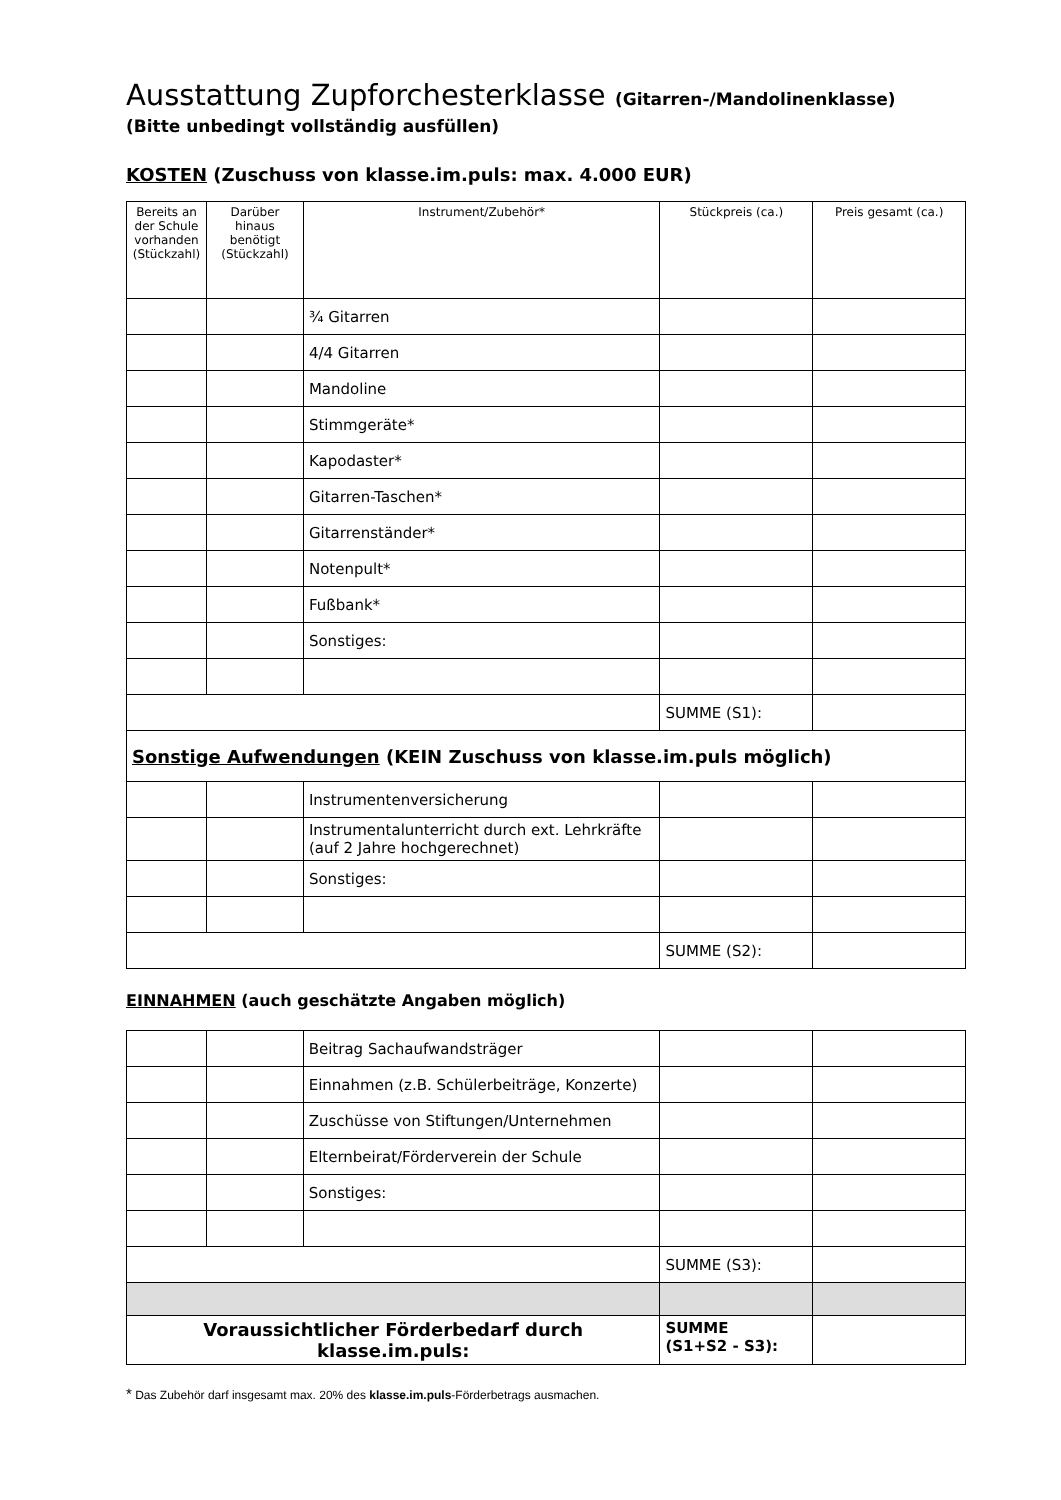Ausstattung Zupforchesterklasse (Gitarren-/Mandolinenklasse)
(Bitte unbedingt vollständig ausfüllen)
KOSTEN (Zuschuss von klasse.im.puls: max. 4.000 EUR)
| Bereits an der Schule vorhanden (Stückzahl) | Darüber hinaus benötigt (Stückzahl) | Instrument/Zubehör* | Stückpreis (ca.) | Preis gesamt (ca.) |
| --- | --- | --- | --- | --- |
| | | ¾ Gitarren | | |
| | | 4/4 Gitarren | | |
| | | Mandoline | | |
| | | Stimmgeräte* | | |
| | | Kapodaster* | | |
| | | Gitarren-Taschen* | | |
| | | Gitarrenständer* | | |
| | | Notenpult* | | |
| | | Fußbank* | | |
| | | Sonstiges: | | |
| | | | SUMME (S1): | |
| Sonstige Aufwendungen (KEIN Zuschuss von klasse.im.puls möglich) | | | | |
| | | Instrumentenversicherung | | |
| | | Instrumentalunterricht durch ext. Lehrkräfte (auf 2 Jahre hochgerechnet) | | |
| | | Sonstiges: | | |
| | | | SUMME (S2): | |
EINNAHMEN (auch geschätzte Angaben möglich)
| | | Beitrag Sachaufwandsträger | | |
| | | Einnahmen (z.B. Schülerbeiträge, Konzerte) | | |
| | | Zuschüsse von Stiftungen/Unternehmen | | |
| | | Elternbeirat/Förderverein der Schule | | |
| | | Sonstiges: | | |
| | | | SUMME (S3): | |
| Voraussichtlicher Förderbedarf durch klasse.im.puls: | | | SUMME (S1+S2 - S3): | |
* Das Zubehör darf insgesamt max. 20% des klasse.im.puls-Förderbetrags ausmachen.